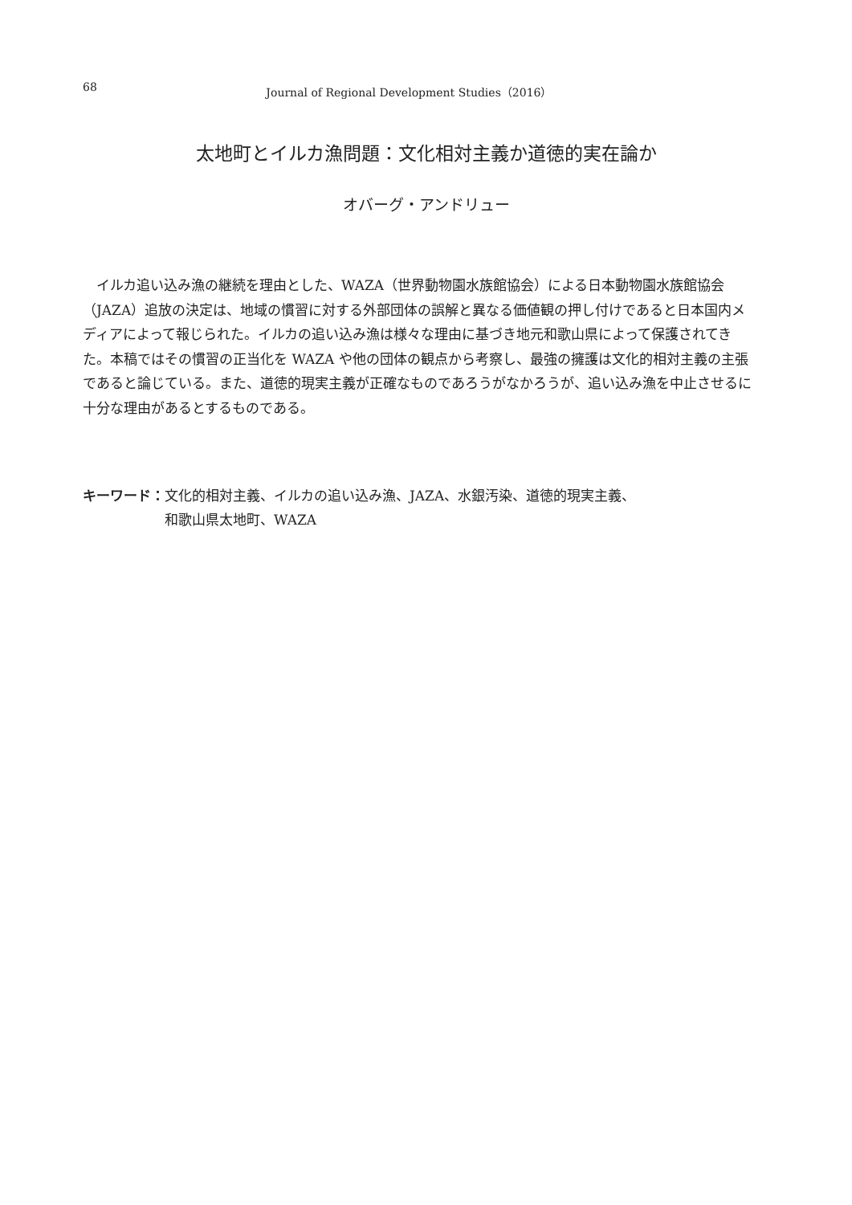68 Journal of Regional Development Studies（2016）
太地町とイルカ漁問題：文化相対主義か道徳的実在論か
オバーグ・アンドリュー
イルカ追い込み漁の継続を理由とした、WAZA（世界動物園水族館協会）による日本動物園水族館協会（JAZA）追放の決定は、地域の慣習に対する外部団体の誤解と異なる価値観の押し付けであると日本国内メディアによって報じられた。イルカの追い込み漁は様々な理由に基づき地元和歌山県によって保護されてきた。本稿ではその慣習の正当化を WAZA や他の団体の観点から考察し、最強の擁護は文化的相対主義の主張であると論じている。また、道徳的現実主義が正確なものであろうがなかろうが、追い込み漁を中止させるに十分な理由があるとするものである。
キーワード： 文化的相対主義、イルカの追い込み漁、JAZA、水銀汚染、道徳的現実主義、
和歌山県太地町、WAZA